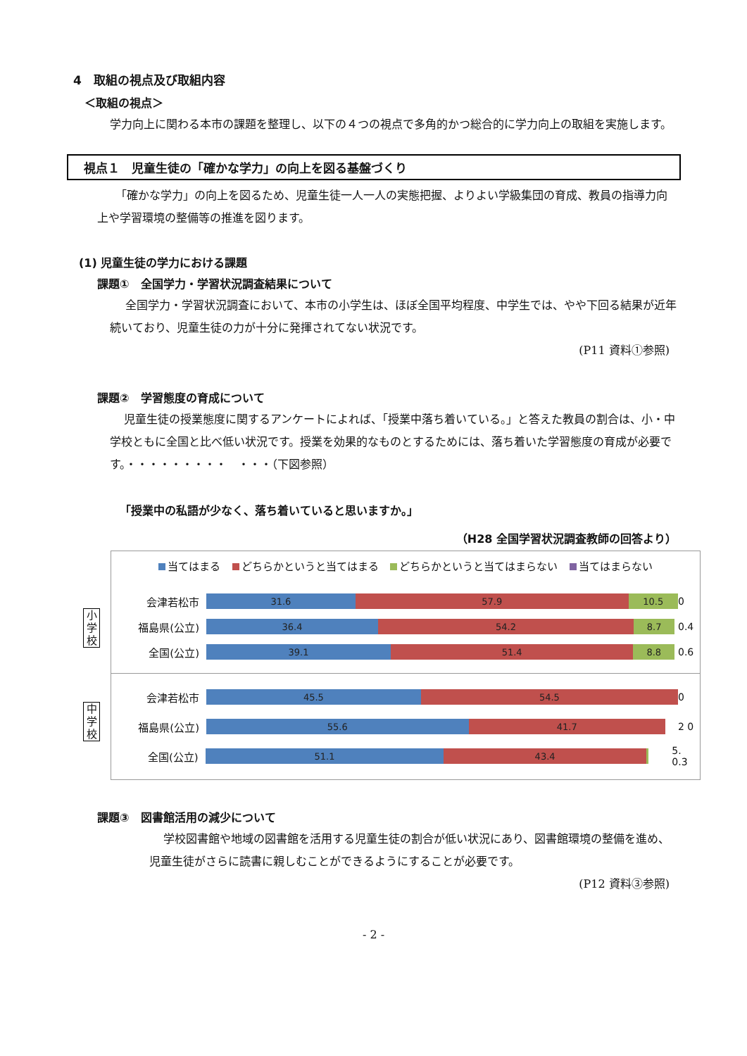4　取組の視点及び取組内容
＜取組の視点＞
学力向上に関わる本市の課題を整理し、以下の４つの視点で多角的かつ総合的に学力向上の取組を実施します。
視点１　児童生徒の「確かな学力」の向上を図る基盤づくり
「確かな学力」の向上を図るため、児童生徒一人一人の実態把握、よりよい学級集団の育成、教員の指導力向上や学習環境の整備等の推進を図ります。
(1) 児童生徒の学力における課題
課題①　全国学力・学習状況調査結果について
全国学力・学習状況調査において、本市の小学生は、ほぼ全国平均程度、中学生では、やや下回る結果が近年続いており、児童生徒の力が十分に発揮されてない状況です。
(P11 資料①参照)
課題②　学習態度の育成について
児童生徒の授業態度に関するアンケートによれば、「授業中落ち着いている。」と答えた教員の割合は、小・中学校ともに全国と比べ低い状況です。授業を効果的なものとするためには、落ち着いた学習態度の育成が必要です。・・・・・・・・・　・・・（下図参照）
「授業中の私語が少なく、落ち着いていると思いますか。」
（H28 全国学習状況調査教師の回答より）
当てはまる どちらかというと当てはまる どちらかというと当てはまらない 当てはまらない
小学校
会津若松市
31.6 57.9 10.5
0
福島県(公立)
36.4 54.2 8.7
0.4
全国(公立)
39.1 51.4 8.8
0.6
中学校
会津若松市
45.5 54.5
0
福島県(公立)
55.6 41.7
2 0
全国(公立)
51.1 43.4
5. 0.3
課題③　図書館活用の減少について
学校図書館や地域の図書館を活用する児童生徒の割合が低い状況にあり、図書館環境の整備を進め、児童生徒がさらに読書に親しむことができるようにすることが必要です。
(P12 資料③参照)
- 2 -